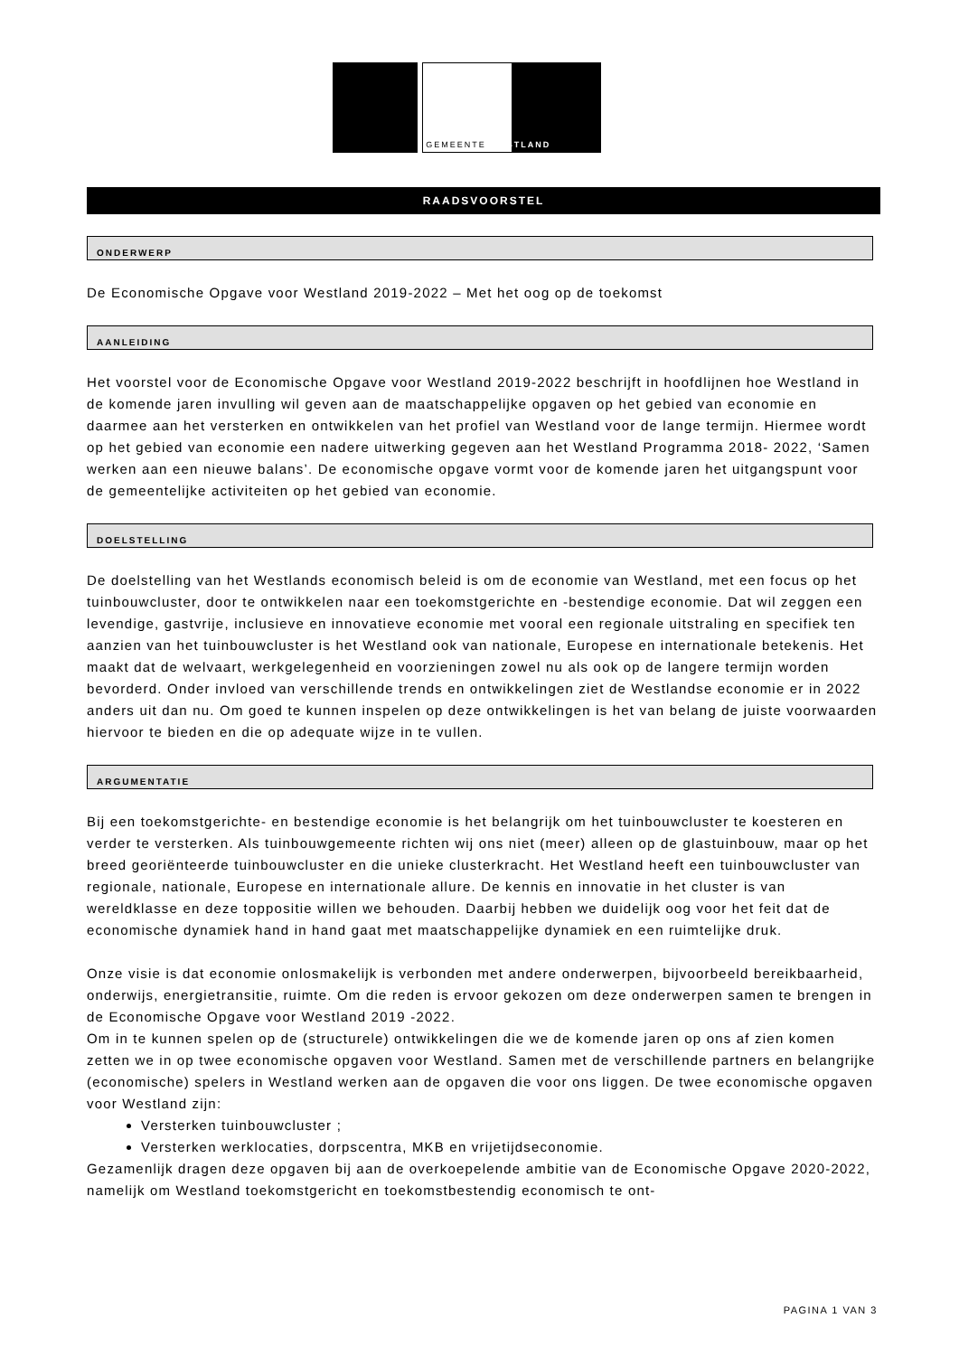GEMEENTE WESTLAND
RAADSVOORSTEL
ONDERWERP
De Economische Opgave voor Westland 2019-2022 – Met het oog op de toekomst
AANLEIDING
Het voorstel voor de Economische Opgave voor Westland 2019-2022 beschrijft in hoofdlijnen hoe Westland in de komende jaren invulling wil geven aan de maatschappelijke opgaven op het gebied van economie en daarmee aan het versterken en ontwikkelen van het profiel van Westland voor de lange termijn. Hiermee wordt op het gebied van economie een nadere uitwerking gegeven aan het Westland Programma 2018- 2022, ‘Samen werken aan een nieuwe balans’. De economische opgave vormt voor de komende jaren het uitgangspunt voor de gemeentelijke activiteiten op het gebied van economie.
DOELSTELLING
De doelstelling van het Westlands economisch beleid is om de economie van Westland, met een focus op het tuinbouwcluster, door te ontwikkelen naar een toekomstgerichte en -bestendige economie. Dat wil zeggen een levendige, gastvrije, inclusieve en innovatieve economie met vooral een regionale uitstraling en specifiek ten aanzien van het tuinbouwcluster is het Westland ook van nationale, Europese en internationale betekenis. Het maakt dat de welvaart, werkgelegenheid en voorzieningen zowel nu als ook op de langere termijn worden bevorderd. Onder invloed van verschillende trends en ontwikkelingen ziet de Westlandse economie er in 2022 anders uit dan nu. Om goed te kunnen inspelen op deze ontwikkelingen is het van belang de juiste voorwaarden hiervoor te bieden en die op adequate wijze in te vullen.
ARGUMENTATIE
Bij een toekomstgerichte- en bestendige economie is het belangrijk om het tuinbouwcluster te koesteren en verder te versterken. Als tuinbouwgemeente richten wij ons niet (meer) alleen op de glastuinbouw, maar op het breed georiënteerde tuinbouwcluster en die unieke clusterkracht. Het Westland heeft een tuinbouwcluster van regionale, nationale, Europese en internationale allure. De kennis en innovatie in het cluster is van wereldklasse en deze toppositie willen we behouden. Daarbij hebben we duidelijk oog voor het feit dat de economische dynamiek hand in hand gaat met maatschappelijke dynamiek en een ruimtelijke druk.
Onze visie is dat economie onlosmakelijk is verbonden met andere onderwerpen, bijvoorbeeld bereikbaarheid, onderwijs, energietransitie, ruimte. Om die reden is ervoor gekozen om deze onderwerpen samen te brengen in de Economische Opgave voor Westland 2019 -2022.
Om in te kunnen spelen op de (structurele) ontwikkelingen die we de komende jaren op ons af zien komen zetten we in op twee economische opgaven voor Westland. Samen met de verschillende partners en belangrijke (economische) spelers in Westland werken aan de opgaven die voor ons liggen. De twee economische opgaven voor Westland zijn:
Versterken tuinbouwcluster ;
Versterken werklocaties, dorpscentra, MKB en vrijetijdseconomie.
Gezamenlijk dragen deze opgaven bij aan de overkoepelende ambitie van de Economische Opgave 2020-2022, namelijk om Westland toekomstgericht en toekomstbestendig economisch te ont-
PAGINA 1 VAN 3